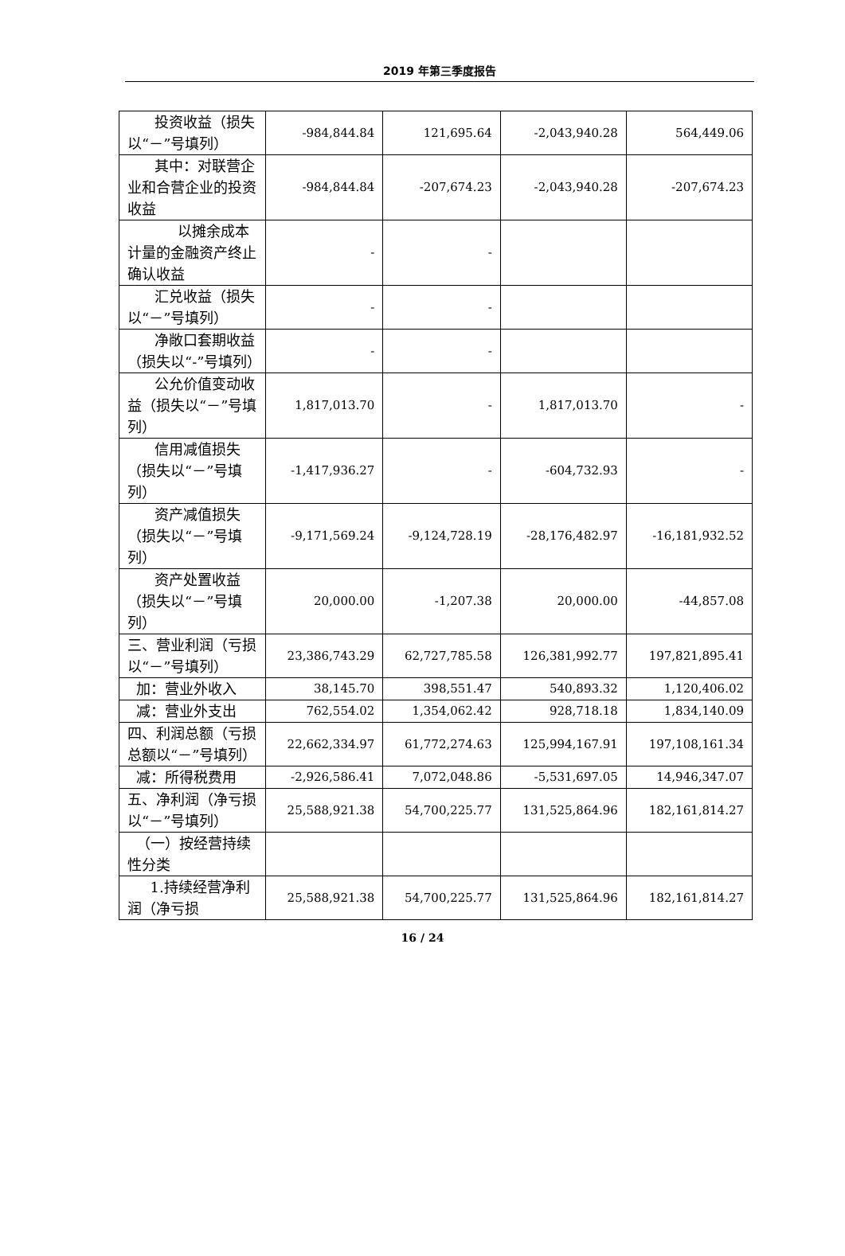2019 年第三季度报告
| 投资收益（损失以“－”号填列） | -984,844.84 | 121,695.64 | -2,043,940.28 | 564,449.06 |
| 其中：对联营企业和合营企业的投资收益 | -984,844.84 | -207,674.23 | -2,043,940.28 | -207,674.23 |
| 以摊余成本计量的金融资产终止确认收益 | - | - | | |
| 汇兑收益（损失以“－”号填列） | - | - | | |
| 净敞口套期收益（损失以“-”号填列） | - | - | | |
| 公允价值变动收益（损失以“－”号填列） | 1,817,013.70 | - | 1,817,013.70 | - |
| 信用减值损失（损失以“－”号填列） | -1,417,936.27 | - | -604,732.93 | - |
| 资产减值损失（损失以“－”号填列） | -9,171,569.24 | -9,124,728.19 | -28,176,482.97 | -16,181,932.52 |
| 资产处置收益（损失以“－”号填列） | 20,000.00 | -1,207.38 | 20,000.00 | -44,857.08 |
| 三、营业利润（亏损以“－”号填列） | 23,386,743.29 | 62,727,785.58 | 126,381,992.77 | 197,821,895.41 |
| 加：营业外收入 | 38,145.70 | 398,551.47 | 540,893.32 | 1,120,406.02 |
| 减：营业外支出 | 762,554.02 | 1,354,062.42 | 928,718.18 | 1,834,140.09 |
| 四、利润总额（亏损总额以“－”号填列） | 22,662,334.97 | 61,772,274.63 | 125,994,167.91 | 197,108,161.34 |
| 减：所得税费用 | -2,926,586.41 | 7,072,048.86 | -5,531,697.05 | 14,946,347.07 |
| 五、净利润（净亏损以“－”号填列） | 25,588,921.38 | 54,700,225.77 | 131,525,864.96 | 182,161,814.27 |
| （一）按经营持续性分类 | | | | |
| 1.持续经营净利润（净亏损 | 25,588,921.38 | 54,700,225.77 | 131,525,864.96 | 182,161,814.27 |
16 / 24